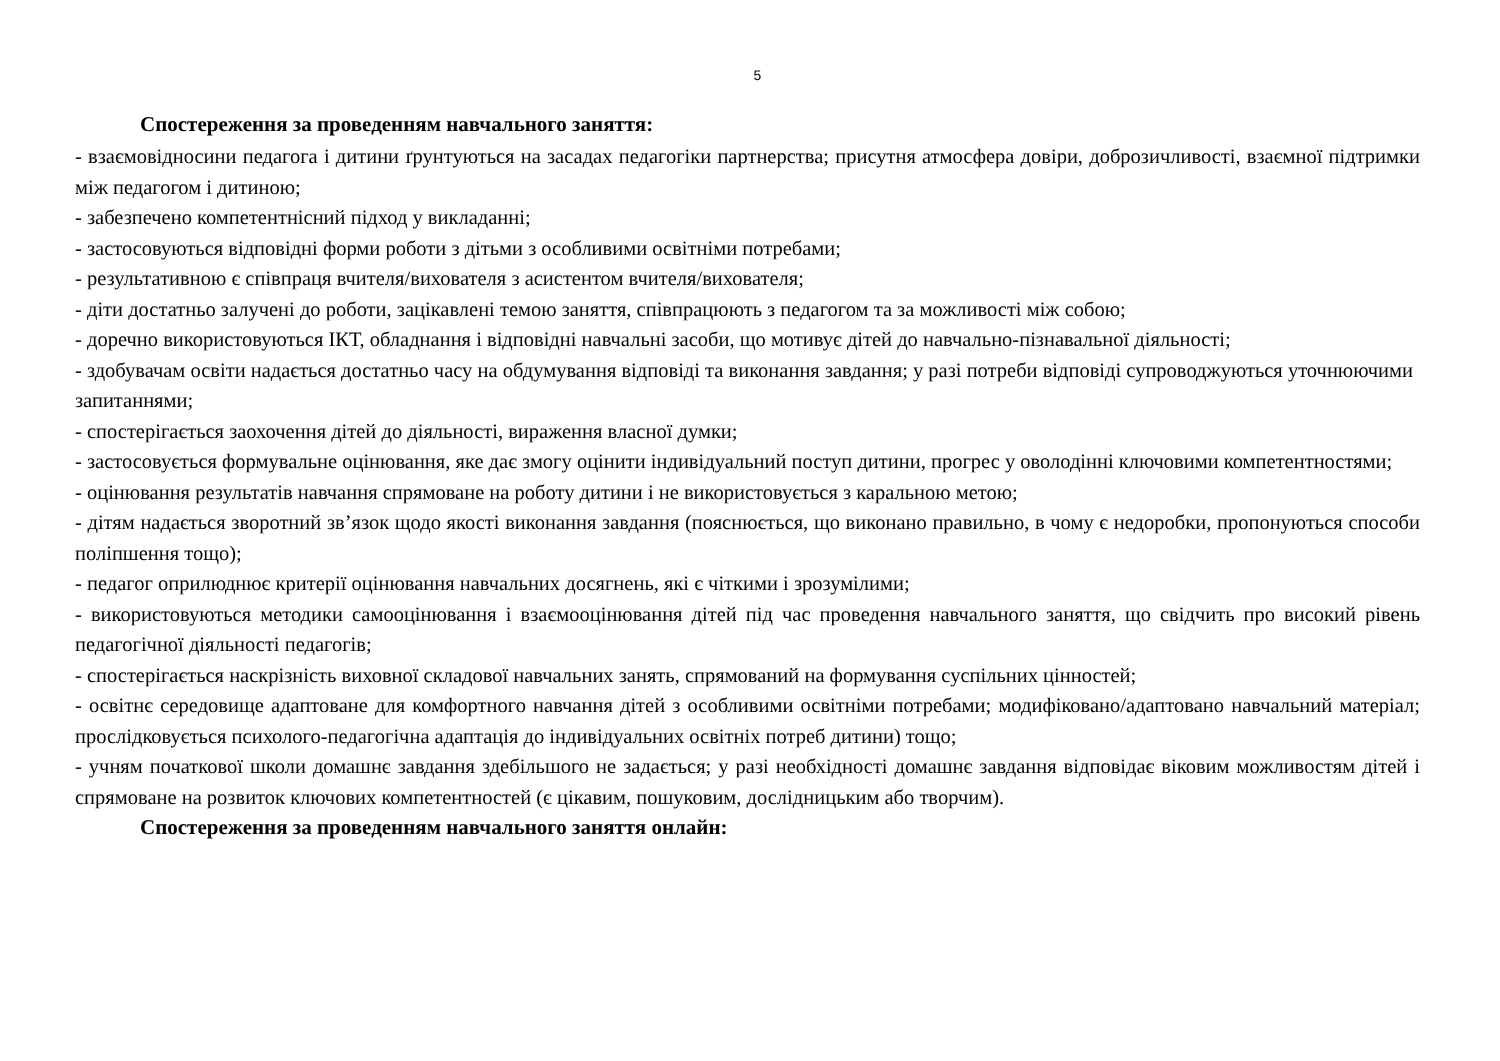5
Спостереження за проведенням навчального заняття:
- взаємовідносини педагога і дитини ґрунтуються на засадах педагогіки партнерства; присутня атмосфера довіри, доброзичливості, взаємної підтримки між педагогом і дитиною;
- забезпечено компетентнісний підход у викладанні;
- застосовуються відповідні форми роботи з дітьми з особливими освітніми потребами;
- результативною є співпраця вчителя/вихователя з асистентом вчителя/вихователя;
- діти достатньо залучені до роботи, зацікавлені темою заняття, співпрацюють з педагогом та за можливості між собою;
- доречно використовуються ІКТ, обладнання і відповідні навчальні засоби, що мотивує дітей до навчально-пізнавальної діяльності;
- здобувачам освіти надається достатньо часу на обдумування відповіді та виконання завдання; у разі потреби відповіді супроводжуються уточнюючими запитаннями;
- спостерігається заохочення дітей до діяльності, вираження власної думки;
- застосовується формувальне оцінювання, яке дає змогу оцінити індивідуальний поступ дитини, прогрес у оволодінні ключовими компетентностями;
- оцінювання результатів навчання спрямоване на роботу дитини і не використовується з каральною метою;
- дітям надається зворотний зв’язок щодо якості виконання завдання (пояснюється, що виконано правильно, в чому є недоробки, пропонуються способи поліпшення тощо);
- педагог оприлюднює критерії оцінювання навчальних досягнень, які є чіткими і зрозумілими;
- використовуються методики самооцінювання і взаємооцінювання дітей під час проведення навчального заняття, що свідчить про високий рівень педагогічної діяльності педагогів;
- спостерігається наскрізність виховної складової навчальних занять, спрямований на формування суспільних цінностей;
- освітнє середовище адаптоване для комфортного навчання дітей з особливими освітніми потребами; модифіковано/адаптовано навчальний матеріал; прослідковується психолого-педагогічна адаптація до індивідуальних освітніх потреб дитини) тощо;
- учням початкової школи домашнє завдання здебільшого не задається; у разі необхідності домашнє завдання відповідає віковим можливостям дітей і спрямоване на розвиток ключових компетентностей (є цікавим, пошуковим, дослідницьким або творчим).
Спостереження за проведенням навчального заняття онлайн: